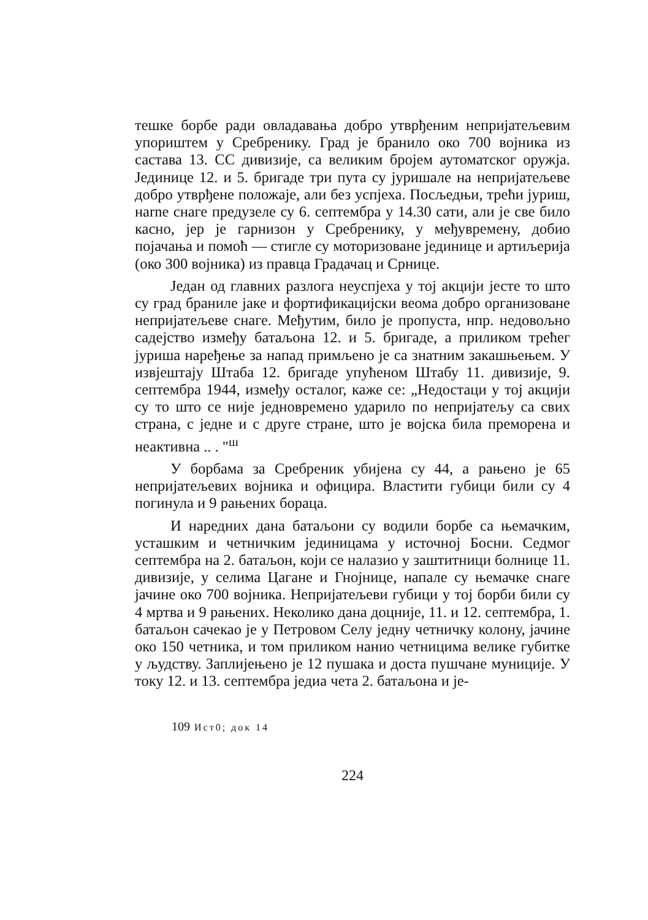тешке борбе ради овладавања добро утврђеним непријатељевим упориштем у Сребренику. Град је бранило око 700 војника из састава 13. СС дивизије, са великим бројем аутоматског оружја. Јединице 12. и 5. бригаде три пута су јуришале на непријатељеве добро утврђене положаје, али без успјеха. Посљедњи, трећи јуриш, наrne снаге предузеле су 6. септембра у 14.30 сати, али је све било касно, јер је гарнизон у Сребренику, у међувремену, добио појачања и помоћ — стигле су моторизоване јединице и артиљерија (око 300 војника) из правца Градачац и Срнице.
Један од главних разлога неуспјеха у тој акцији јесте то што су град браниле јаке и фортификацијски веома добро организоване непријатељеве снаге. Међутим, било је пропуста, нпр. недовољно садејство између батаљона 12. и 5. бригаде, а приликом трећег јуриша наређење за напад примљено је са знатним закашњењем. У извјештају Штаба 12. бригаде упућеном Штабу 11. дивизије, 9. септембра 1944, између осталог, каже се: „Недостаци у тој акцији су то што се није једновремено ударило по непријатељу са свих страна, с једне и с друге стране, што је војска била преморена и неактивна .. . "<sup>ш</sup>
У борбама за Сребреник убијена су 44, а рањено је 65 непријатељевих војника и официра. Властити губици били су 4 погинула и 9 рањених бораца.
И наредних дана батаљони су водили борбе са њемачким, усташким и четничким јединицама у источној Босни. Седмог септембра на 2. батаљон, који се налазио у заштитници болнице 11. дивизије, у селима Цагане и Гнојнице, напале су њемачке снаге јачине око 700 војника. Непријатељеви губици у тој борби били су 4 мртва и 9 рањених. Неколико дана доцније, 11. и 12. септембра, 1. батаљон сачекао је у Петровом Селу једну четничку колону, јачине око 150 четника, и том приликом нанио четницима велике губитке у људству. Заплијењено је 12 пушака и доста пушчане муниције. У току 12. и 13. септембра једиа чета 2. батаљона и је-
109 Ист0; док 14
224